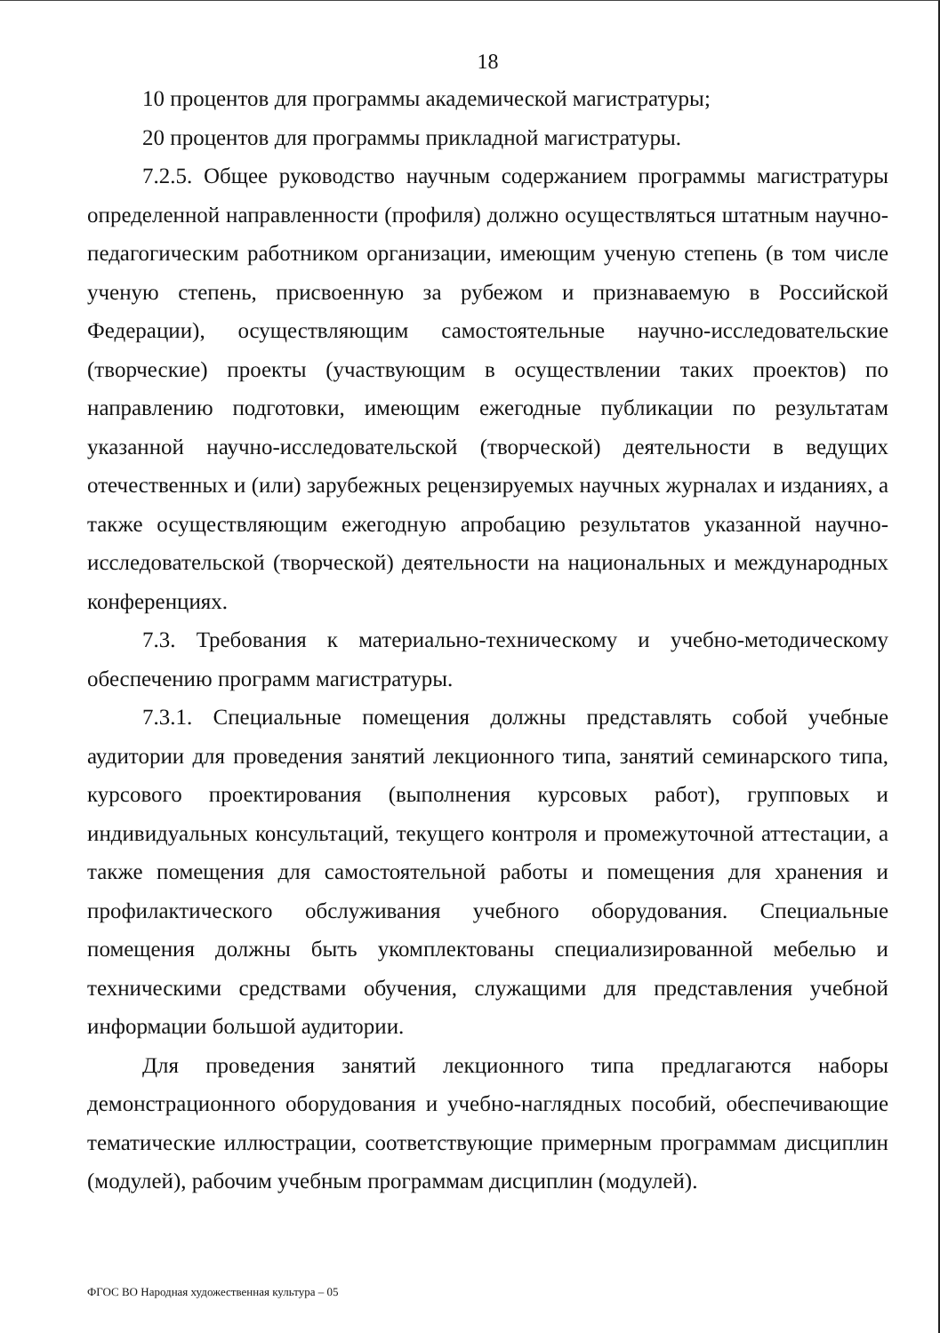18
10 процентов для программы академической магистратуры;
20 процентов для программы прикладной магистратуры.
7.2.5. Общее руководство научным содержанием программы магистратуры определенной направленности (профиля) должно осуществляться штатным научно-педагогическим работником организации, имеющим ученую степень (в том числе ученую степень, присвоенную за рубежом и признаваемую в Российской Федерации), осуществляющим самостоятельные научно-исследовательские (творческие) проекты (участвующим в осуществлении таких проектов) по направлению подготовки, имеющим ежегодные публикации по результатам указанной научно-исследовательской (творческой) деятельности в ведущих отечественных и (или) зарубежных рецензируемых научных журналах и изданиях, а также осуществляющим ежегодную апробацию результатов указанной научно-исследовательской (творческой) деятельности на национальных и международных конференциях.
7.3. Требования к материально-техническому и учебно-методическому обеспечению программ магистратуры.
7.3.1. Специальные помещения должны представлять собой учебные аудитории для проведения занятий лекционного типа, занятий семинарского типа, курсового проектирования (выполнения курсовых работ), групповых и индивидуальных консультаций, текущего контроля и промежуточной аттестации, а также помещения для самостоятельной работы и помещения для хранения и профилактического обслуживания учебного оборудования. Специальные помещения должны быть укомплектованы специализированной мебелью и техническими средствами обучения, служащими для представления учебной информации большой аудитории.
Для проведения занятий лекционного типа предлагаются наборы демонстрационного оборудования и учебно-наглядных пособий, обеспечивающие тематические иллюстрации, соответствующие примерным программам дисциплин (модулей), рабочим учебным программам дисциплин (модулей).
ФГОС ВО Народная художественная культура – 05